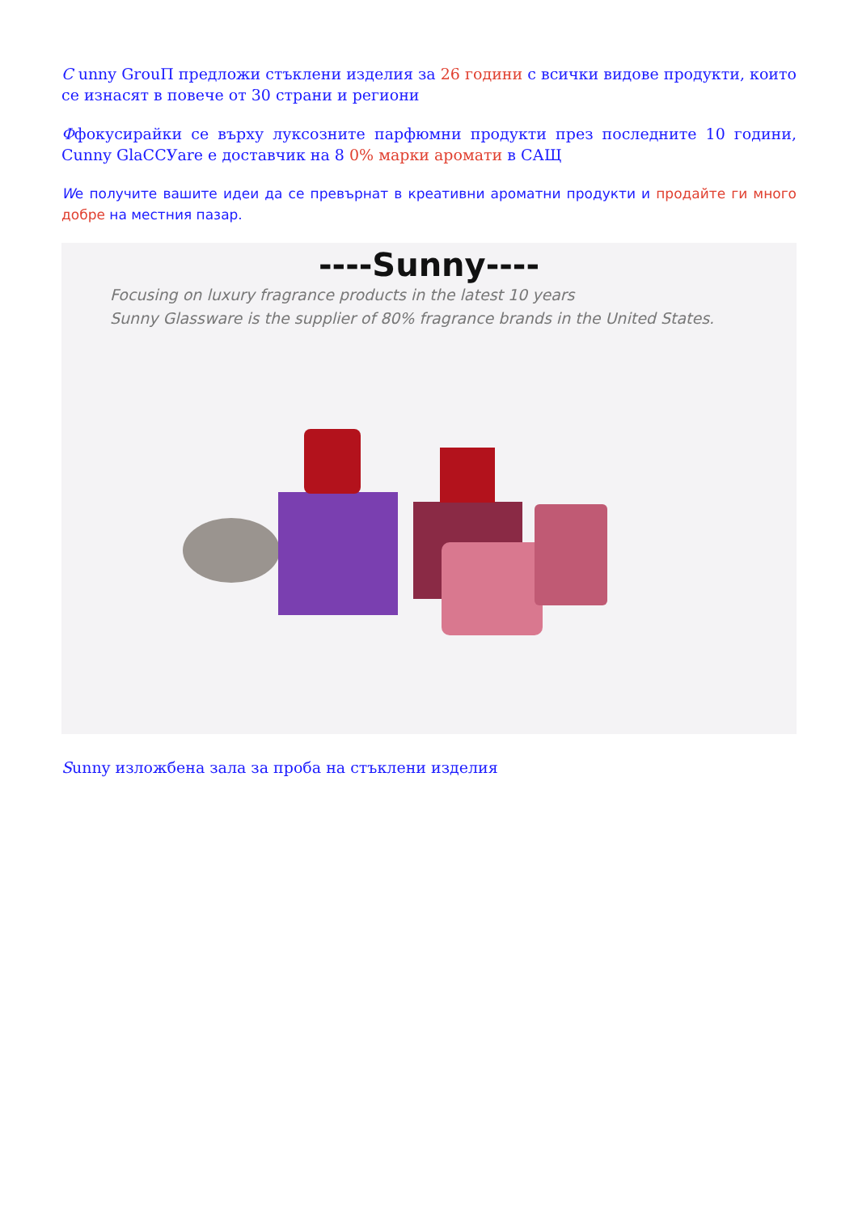С unny GrouП предложи стъклени изделия за 26 години с всички видове продукти, които се изнасят в повече от 30 страни и региони
Ффокусирайки се върху луксозните парфюмни продукти през последните 10 години, Cunny GlaCCУare е доставчик на 8 0% марки аромати в САЩ
We получите вашите идеи да се превърнат в креативни ароматни продукти и продайте ги много добре на местния пазар.
----Sunny----
Focusing on luxury fragrance products in the latest 10 years
Sunny Glassware is the supplier of 80% fragrance brands in the United States.
Sunny изложбена зала за проба на стъклени изделия